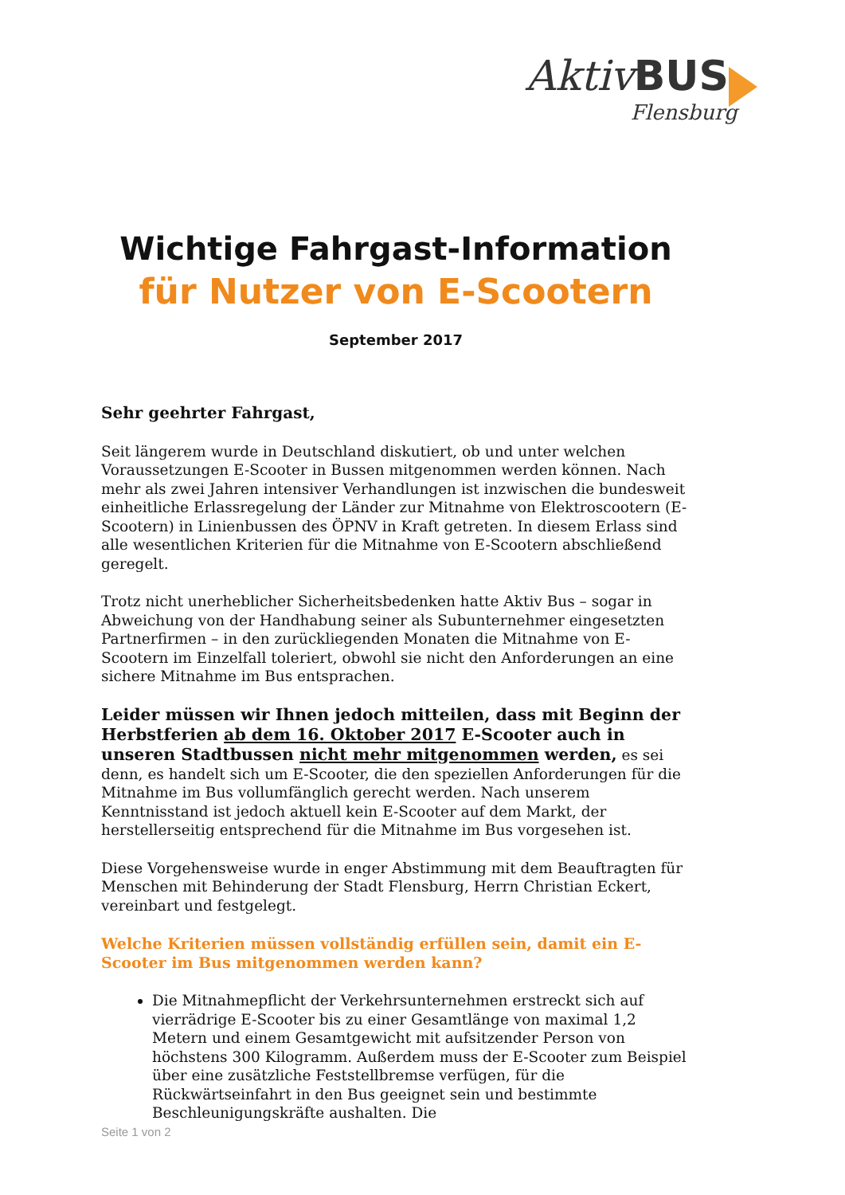Aktiv BUS
Flensburg
Wichtige Fahrgast-Information
für Nutzer von E-Scootern
September 2017
Sehr geehrter Fahrgast,
Seit längerem wurde in Deutschland diskutiert, ob und unter welchen Voraussetzungen E-Scooter in Bussen mitgenommen werden können. Nach mehr als zwei Jahren intensiver Verhandlungen ist inzwischen die bundesweit einheitliche Erlassregelung der Länder zur Mitnahme von Elektroscootern (E-Scootern) in Linienbussen des ÖPNV in Kraft getreten. In diesem Erlass sind alle wesentlichen Kriterien für die Mitnahme von E-Scootern abschließend geregelt.
Trotz nicht unerheblicher Sicherheitsbedenken hatte Aktiv Bus – sogar in Abweichung von der Handhabung seiner als Subunternehmer eingesetzten Partnerfirmen – in den zurückliegenden Monaten die Mitnahme von E-Scootern im Einzelfall toleriert, obwohl sie nicht den Anforderungen an eine sichere Mitnahme im Bus entsprachen.
Leider müssen wir Ihnen jedoch mitteilen, dass mit Beginn der Herbstferien ab dem 16. Oktober 2017 E-Scooter auch in unseren Stadtbussen nicht mehr mitgenommen werden, es sei denn, es handelt sich um E-Scooter, die den speziellen Anforderungen für die Mitnahme im Bus vollumfänglich gerecht werden. Nach unserem Kenntnisstand ist jedoch aktuell kein E-Scooter auf dem Markt, der herstellerseitig entsprechend für die Mitnahme im Bus vorgesehen ist.
Diese Vorgehensweise wurde in enger Abstimmung mit dem Beauftragten für Menschen mit Behinderung der Stadt Flensburg, Herrn Christian Eckert, vereinbart und festgelegt.
Welche Kriterien müssen vollständig erfüllen sein, damit ein E-Scooter im Bus mitgenommen werden kann?
Die Mitnahmepflicht der Verkehrsunternehmen erstreckt sich auf vierrädrige E-Scooter bis zu einer Gesamtlänge von maximal 1,2 Metern und einem Gesamtgewicht mit aufsitzender Person von höchstens 300 Kilogramm. Außerdem muss der E-Scooter zum Beispiel über eine zusätzliche Feststellbremse verfügen, für die Rückwärtseinfahrt in den Bus geeignet sein und bestimmte Beschleunigungskräfte aushalten. Die
Seite 1 von 2